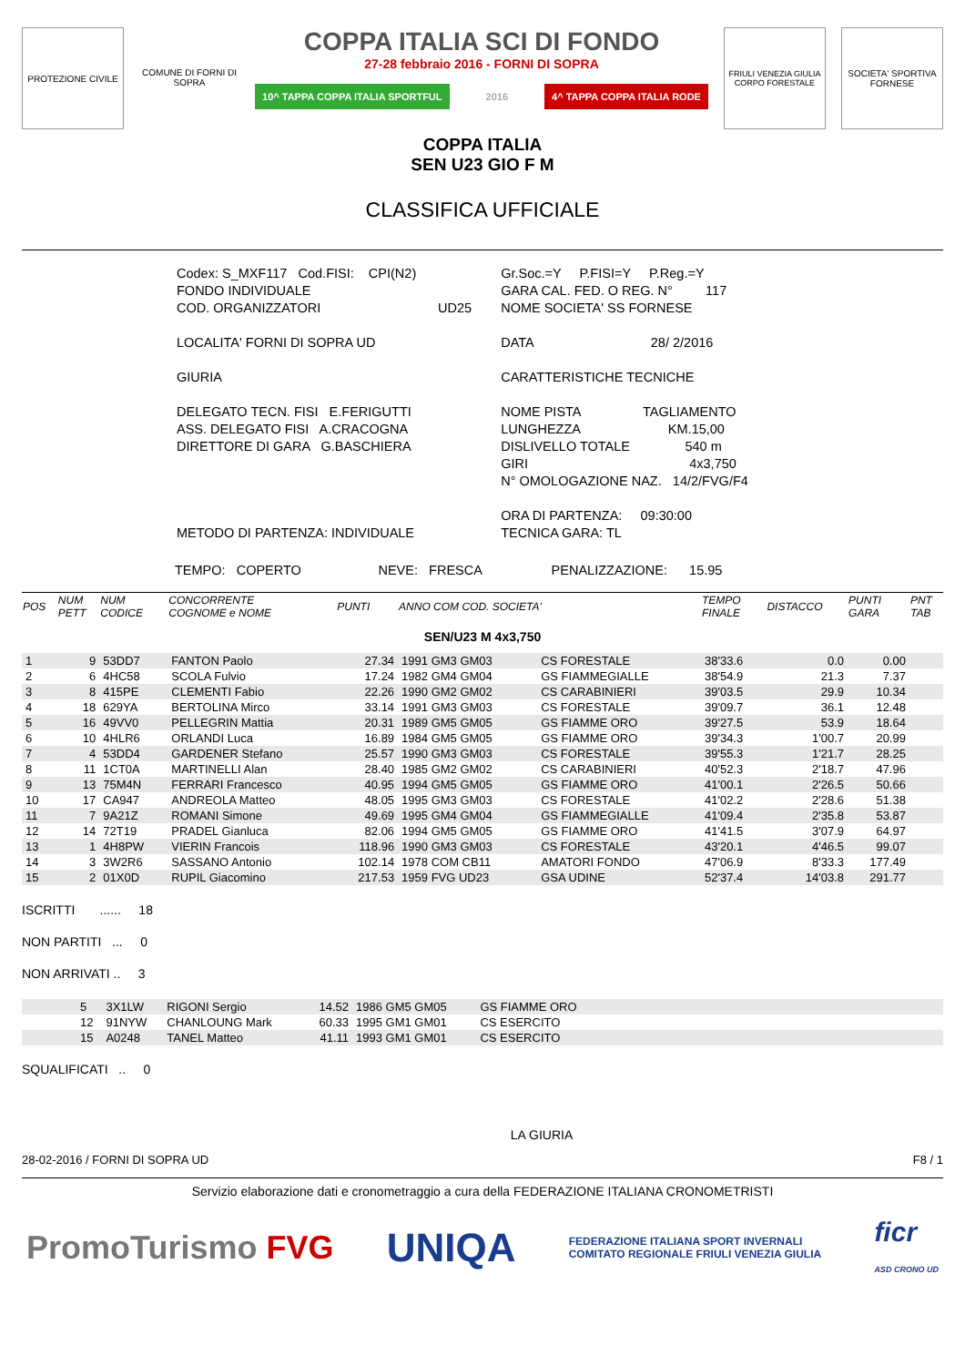PROTEZIONE CIVILE COMUNE DI FORNI DI SOPRA
COPPA ITALIA SCI DI FONDO
27-28 febbraio 2016 - FORNI DI SOPRA
10^ TAPPA COPPA ITALIA SPORTFUL 2016 4^ TAPPA COPPA ITALIA RODE
FRIULI VENEZIA GIULIA CORPO FORESTALE
SOCIETA' SPORTIVA FORNESE
COPPA ITALIA
SEN U23 GIO F M
CLASSIFICA UFFICIALE
| Codex: S_MXF117 Cod.FISI: CPI(N2) FONDO INDIVIDUALE COD. ORGANIZZATORI UD25 LOCALITA' FORNI DI SOPRA UD GIURIA DELEGATO TECN. FISI E.FERIGUTTI ASS. DELEGATO FISI A.CRACOGNA DIRETTORE DI GARA G.BASCHIERA METODO DI PARTENZA: INDIVIDUALE | Gr.Soc.=Y P.FISI=Y P.Reg.=Y GARA CAL. FED. O REG. N° 117 NOME SOCIETA' SS FORNESE DATA 28/ 2/2016 CARATTERISTICHE TECNICHE NOME PISTA TAGLIAMENTO LUNGHEZZA KM.15,00 DISLIVELLO TOTALE 540 m GIRI 4x3,750 N° OMOLOGAZIONE NAZ. 14/2/FVG/F4 ORA DI PARTENZA: 09:30:00 TECNICA GARA: TL |
TEMPO: COPERTO NEVE: FRESCA PENALIZZAZIONE: 15.95
| POS | NUM PETT | NUM CODICE | CONCORRENTE COGNOME e NOME | PUNTI | ANNO COM COD. SOCIETA' | | TEMPO FINALE | DISTACCO | PUNTI GARA | PNT TAB |
| --- | --- | --- | --- | --- | --- | --- | --- | --- | --- | --- |
| SEN/U23 M 4x3,750 | | | | | | | | | | |
| 1 | 9 | 53DD7 | FANTON Paolo | 27.34 | 1991 GM3 GM03 | CS FORESTALE | 38'33.6 | 0.0 | 0.00 | |
| 2 | 6 | 4HC58 | SCOLA Fulvio | 17.24 | 1982 GM4 GM04 | GS FIAMMEGIALLE | 38'54.9 | 21.3 | 7.37 | |
| 3 | 8 | 415PE | CLEMENTI Fabio | 22.26 | 1990 GM2 GM02 | CS CARABINIERI | 39'03.5 | 29.9 | 10.34 | |
| 4 | 18 | 629YA | BERTOLINA Mirco | 33.14 | 1991 GM3 GM03 | CS FORESTALE | 39'09.7 | 36.1 | 12.48 | |
| 5 | 16 | 49VV0 | PELLEGRIN Mattia | 20.31 | 1989 GM5 GM05 | GS FIAMME ORO | 39'27.5 | 53.9 | 18.64 | |
| 6 | 10 | 4HLR6 | ORLANDI Luca | 16.89 | 1984 GM5 GM05 | GS FIAMME ORO | 39'34.3 | 1'00.7 | 20.99 | |
| 7 | 4 | 53DD4 | GARDENER Stefano | 25.57 | 1990 GM3 GM03 | CS FORESTALE | 39'55.3 | 1'21.7 | 28.25 | |
| 8 | 11 | 1CT0A | MARTINELLI Alan | 28.40 | 1985 GM2 GM02 | CS CARABINIERI | 40'52.3 | 2'18.7 | 47.96 | |
| 9 | 13 | 75M4N | FERRARI Francesco | 40.95 | 1994 GM5 GM05 | GS FIAMME ORO | 41'00.1 | 2'26.5 | 50.66 | |
| 10 | 17 | CA947 | ANDREOLA Matteo | 48.05 | 1995 GM3 GM03 | CS FORESTALE | 41'02.2 | 2'28.6 | 51.38 | |
| 11 | 7 | 9A21Z | ROMANI Simone | 49.69 | 1995 GM4 GM04 | GS FIAMMEGIALLE | 41'09.4 | 2'35.8 | 53.87 | |
| 12 | 14 | 72T19 | PRADEL Gianluca | 82.06 | 1994 GM5 GM05 | GS FIAMME ORO | 41'41.5 | 3'07.9 | 64.97 | |
| 13 | 1 | 4H8PW | VIERIN Francois | 118.96 | 1990 GM3 GM03 | CS FORESTALE | 43'20.1 | 4'46.5 | 99.07 | |
| 14 | 3 | 3W2R6 | SASSANO Antonio | 102.14 | 1978 COM CB11 | AMATORI FONDO | 47'06.9 | 8'33.3 | 177.49 | |
| 15 | 2 | 01X0D | RUPIL Giacomino | 217.53 | 1959 FVG UD23 | GSA UDINE | 52'37.4 | 14'03.8 | 291.77 | |
ISCRITTI ...... 18
NON PARTITI ... 0
NON ARRIVATI .. 3
| | 5 | 3X1LW | RIGONI Sergio | 14.52 | 1986 GM5 GM05 | GS FIAMME ORO | |
| | 12 | 91NYW | CHANLOUNG Mark | 60.33 | 1995 GM1 GM01 | CS ESERCITO | |
| | 15 | A0248 | TANEL Matteo | 41.11 | 1993 GM1 GM01 | CS ESERCITO | |
SQUALIFICATI .. 0
LA GIURIA
28-02-2016 / FORNI DI SOPRA UD F8 / 1
Servizio elaborazione dati e cronometraggio a cura della FEDERAZIONE ITALIANA CRONOMETRISTI
PromoTurismo FVG UNIQA FEDERAZIONE ITALIANA SPORT INVERNALI
COMITATO REGIONALE FRIULI VENEZIA GIULIA ficr
ASD CRONO UD